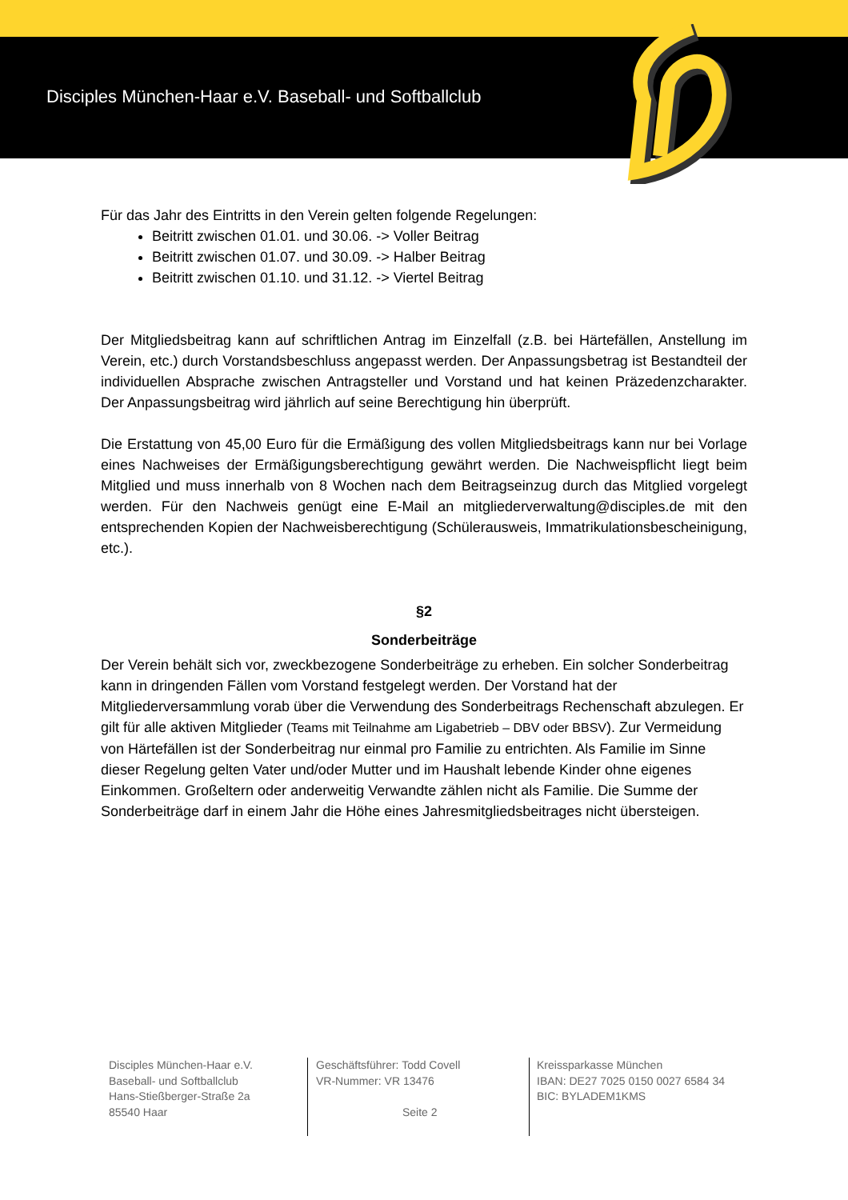Disciples München-Haar e.V. Baseball- und Softballclub
Für das Jahr des Eintritts in den Verein gelten folgende Regelungen:
Beitritt zwischen 01.01. und 30.06. -> Voller Beitrag
Beitritt zwischen 01.07. und 30.09. -> Halber Beitrag
Beitritt zwischen 01.10. und 31.12. -> Viertel Beitrag
Der Mitgliedsbeitrag kann auf schriftlichen Antrag im Einzelfall (z.B. bei Härtefällen, Anstellung im Verein, etc.) durch Vorstandsbeschluss angepasst werden. Der Anpassungsbetrag ist Bestandteil der individuellen Absprache zwischen Antragsteller und Vorstand und hat keinen Präzedenzcharakter. Der Anpassungsbeitrag wird jährlich auf seine Berechtigung hin überprüft.
Die Erstattung von 45,00 Euro für die Ermäßigung des vollen Mitgliedsbeitrags kann nur bei Vorlage eines Nachweises der Ermäßigungsberechtigung gewährt werden. Die Nachweispflicht liegt beim Mitglied und muss innerhalb von 8 Wochen nach dem Beitragseinzug durch das Mitglied vorgelegt werden. Für den Nachweis genügt eine E-Mail an mitgliederverwaltung@disciples.de mit den entsprechenden Kopien der Nachweisberechtigung (Schülerausweis, Immatrikulationsbescheinigung, etc.).
§2
Sonderbeiträge
Der Verein behält sich vor, zweckbezogene Sonderbeiträge zu erheben. Ein solcher Sonderbeitrag kann in dringenden Fällen vom Vorstand festgelegt werden. Der Vorstand hat der Mitgliederversammlung vorab über die Verwendung des Sonderbeitrags Rechenschaft abzulegen. Er gilt für alle aktiven Mitglieder (Teams mit Teilnahme am Ligabetrieb – DBV oder BBSV). Zur Vermeidung von Härtefällen ist der Sonderbeitrag nur einmal pro Familie zu entrichten. Als Familie im Sinne dieser Regelung gelten Vater und/oder Mutter und im Haushalt lebende Kinder ohne eigenes Einkommen. Großeltern oder anderweitig Verwandte zählen nicht als Familie. Die Summe der Sonderbeiträge darf in einem Jahr die Höhe eines Jahresmitgliedsbeitrages nicht übersteigen.
Disciples München-Haar e.V.
Baseball- und Softballclub
Hans-Stießberger-Straße 2a
85540 Haar
Geschäftsführer: Todd Covell
VR-Nummer: VR 13476
Seite 2
Kreissparkasse München
IBAN: DE27 7025 0150 0027 6584 34
BIC: BYLADEM1KMS